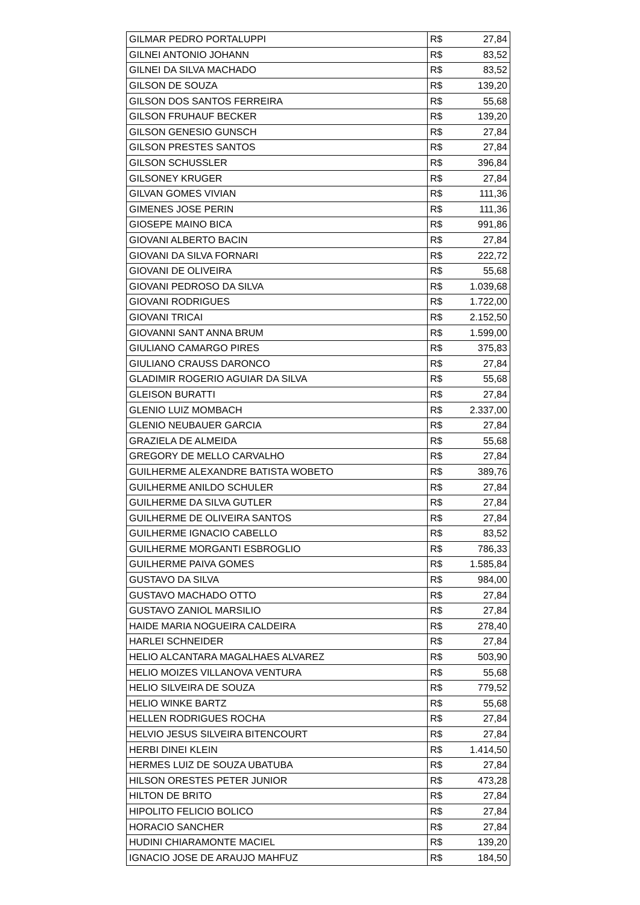| GILMAR PEDRO PORTALUPPI | R$ | 27,84 |
| GILNEI ANTONIO JOHANN | R$ | 83,52 |
| GILNEI DA SILVA MACHADO | R$ | 83,52 |
| GILSON DE SOUZA | R$ | 139,20 |
| GILSON DOS SANTOS FERREIRA | R$ | 55,68 |
| GILSON FRUHAUF BECKER | R$ | 139,20 |
| GILSON GENESIO GUNSCH | R$ | 27,84 |
| GILSON PRESTES SANTOS | R$ | 27,84 |
| GILSON SCHUSSLER | R$ | 396,84 |
| GILSONEY KRUGER | R$ | 27,84 |
| GILVAN GOMES VIVIAN | R$ | 111,36 |
| GIMENES JOSE PERIN | R$ | 111,36 |
| GIOSEPE MAINO BICA | R$ | 991,86 |
| GIOVANI ALBERTO BACIN | R$ | 27,84 |
| GIOVANI DA SILVA FORNARI | R$ | 222,72 |
| GIOVANI DE OLIVEIRA | R$ | 55,68 |
| GIOVANI PEDROSO DA SILVA | R$ | 1.039,68 |
| GIOVANI RODRIGUES | R$ | 1.722,00 |
| GIOVANI TRICAI | R$ | 2.152,50 |
| GIOVANNI SANT ANNA BRUM | R$ | 1.599,00 |
| GIULIANO CAMARGO PIRES | R$ | 375,83 |
| GIULIANO CRAUSS DARONCO | R$ | 27,84 |
| GLADIMIR ROGERIO AGUIAR DA SILVA | R$ | 55,68 |
| GLEISON BURATTI | R$ | 27,84 |
| GLENIO LUIZ MOMBACH | R$ | 2.337,00 |
| GLENIO NEUBAUER GARCIA | R$ | 27,84 |
| GRAZIELA DE ALMEIDA | R$ | 55,68 |
| GREGORY DE MELLO CARVALHO | R$ | 27,84 |
| GUILHERME ALEXANDRE BATISTA WOBETO | R$ | 389,76 |
| GUILHERME ANILDO SCHULER | R$ | 27,84 |
| GUILHERME DA SILVA GUTLER | R$ | 27,84 |
| GUILHERME DE OLIVEIRA SANTOS | R$ | 27,84 |
| GUILHERME IGNACIO CABELLO | R$ | 83,52 |
| GUILHERME MORGANTI ESBROGLIO | R$ | 786,33 |
| GUILHERME PAIVA GOMES | R$ | 1.585,84 |
| GUSTAVO DA SILVA | R$ | 984,00 |
| GUSTAVO MACHADO OTTO | R$ | 27,84 |
| GUSTAVO ZANIOL MARSILIO | R$ | 27,84 |
| HAIDE MARIA NOGUEIRA CALDEIRA | R$ | 278,40 |
| HARLEI SCHNEIDER | R$ | 27,84 |
| HELIO ALCANTARA MAGALHAES ALVAREZ | R$ | 503,90 |
| HELIO MOIZES VILLANOVA VENTURA | R$ | 55,68 |
| HELIO SILVEIRA DE SOUZA | R$ | 779,52 |
| HELIO WINKE BARTZ | R$ | 55,68 |
| HELLEN RODRIGUES ROCHA | R$ | 27,84 |
| HELVIO JESUS SILVEIRA BITENCOURT | R$ | 27,84 |
| HERBI DINEI KLEIN | R$ | 1.414,50 |
| HERMES LUIZ DE SOUZA UBATUBA | R$ | 27,84 |
| HILSON ORESTES PETER JUNIOR | R$ | 473,28 |
| HILTON DE BRITO | R$ | 27,84 |
| HIPOLITO FELICIO BOLICO | R$ | 27,84 |
| HORACIO SANCHER | R$ | 27,84 |
| HUDINI CHIARAMONTE MACIEL | R$ | 139,20 |
| IGNACIO JOSE DE ARAUJO MAHFUZ | R$ | 184,50 |